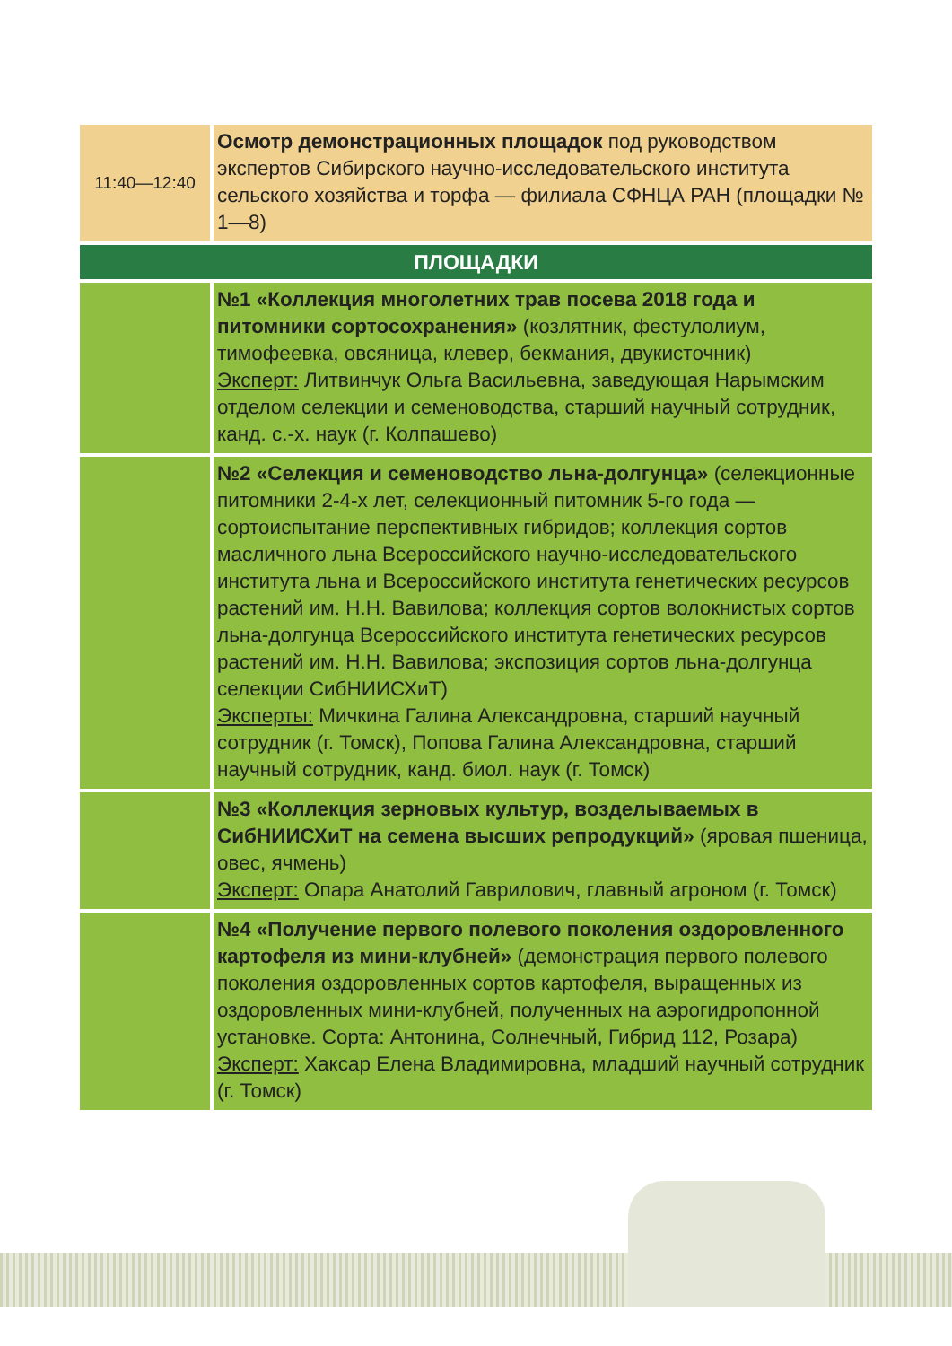| 11:40—12:40 | Осмотр демонстрационных площадок под руководством экспертов Сибирского научно-исследовательского института сельского хозяйства и торфа — филиала СФНЦА РАН (площадки № 1—8) |
| ПЛОЩАДКИ | |
| | №1 «Коллекция многолетних трав посева 2018 года и питомники сортосохранения» (козлятник, фестулолиум, тимофеевка, овсяница, клевер, бекмания, двукисточник) Эксперт: Литвинчук Ольга Васильевна, заведующая Нарымским отделом селекции и семеноводства, старший научный сотрудник, канд. с.-х. наук (г. Колпашево) |
| | №2 «Селекция и семеноводство льна-долгунца» (селекционные питомники 2-4-х лет, селекционный питомник 5-го года — сортоиспытание перспективных гибридов; коллекция сортов масличного льна Всероссийского научно-исследовательского института льна и Всероссийского института генетических ресурсов растений им. Н.Н. Вавилова; коллекция сортов волокнистых сортов льна-долгунца Всероссийского института генетических ресурсов растений им. Н.Н. Вавилова; экспозиция сортов льна-долгунца селекции СибНИИСХиТ) Эксперты: Мичкина Галина Александровна, старший научный сотрудник (г. Томск), Попова Галина Александровна, старший научный сотрудник, канд. биол. наук (г. Томск) |
| | №3 «Коллекция зерновых культур, возделываемых в СибНИИСХиТ на семена высших репродукций» (яровая пшеница, овес, ячмень) Эксперт: Опара Анатолий Гаврилович, главный агроном (г. Томск) |
| | №4 «Получение первого полевого поколения оздоровленного картофеля из мини-клубней» (демонстрация первого полевого поколения оздоровленных сортов картофеля, выращенных из оздоровленных мини-клубней, полученных на аэрогидропонной установке. Сорта: Антонина, Солнечный, Гибрид 112, Розара) Эксперт: Хаксар Елена Владимировна, младший научный сотрудник (г. Томск) |